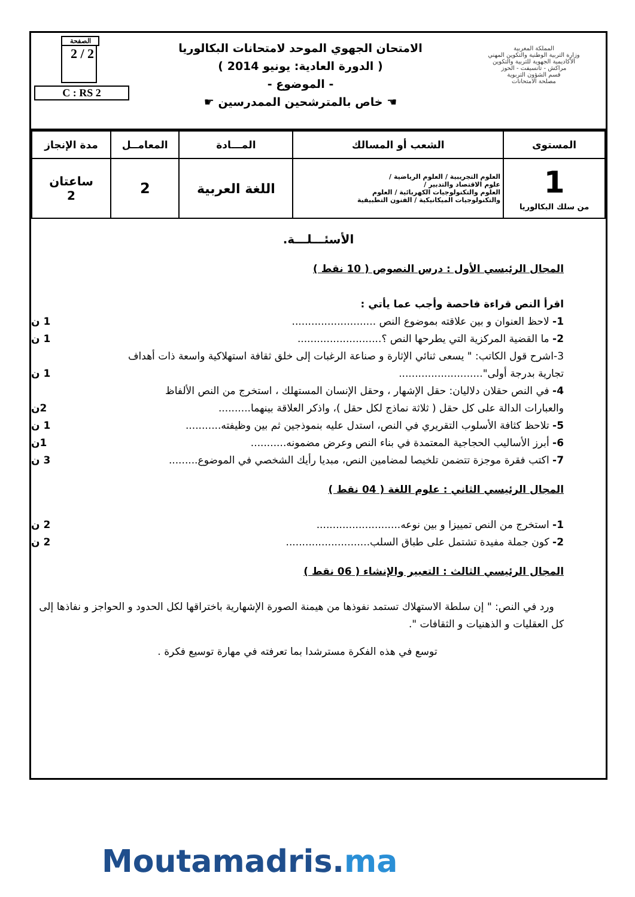المملكة المغربية
وزارة التربية الوطنية والتكوين المهني
الأكاديمية الجهوية للتربية والتكوين
مراكش - تانسيفت - الحوز
قسم الشؤون التربوية
مصلحة الامتحانات
الامتحان الجهوي الموحد لامتحانات البكالوريا
( الدورة العادية: يونيو 2014 )
- الموضوع -
☚ خاص بالمترشحين الممدرسين ☛
الصفحة
2 / 2
C : RS 2
| المستوى | الشعب أو المسالك | المـــادة | المعامــل | مدة الإنجاز |
| --- | --- | --- | --- | --- |
| 1 من سلك البكالوريا | العلوم التجريبية / العلوم الرياضية / علوم الاقتصاد والتدبير / العلوم والتكنولوجيات الكهربائية / العلوم والتكنولوجيات الميكانيكية / الفنون التطبيقية | اللغة العربية | 2 | ساعتان 2 |
الأسئـــلـــة.
المجال الرئيسي الأول : درس النصوص ( 10 نقط )
اقرأ النص قراءة فاحصة وأجب عما يأتي :
1- لاحظ العنوان و بين علاقته بموضوع النص .......................... 1 ن
2- ما القضية المركزية التي يطرحها النص ؟.......................... 1 ن
3-اشرح قول الكاتب: " يسعى ثنائي الإثارة و صناعة الرغبات إلى خلق ثقافة استهلاكية واسعة ذات أهداف
تجارية بدرجة أولى".......................... 1 ن
4- في النص حقلان دلاليان: حقل الإشهار ، وحقل الإنسان المستهلك ، استخرج من النص الألفاظ
والعبارات الدالة على كل حقل ( ثلاثة نماذج لكل حقل )، واذكر العلاقة بينهما.......... 2ن
5- تلاحظ كثافة الأسلوب التقريري في النص، استدل عليه بنموذجين ثم بين وظيفته........... 1 ن
6- أبرز الأساليب الحجاجية المعتمدة في بناء النص وعرض مضمونه........... 1ن
7- اكتب فقرة موجزة تتضمن تلخيصا لمضامين النص، مبديا رأيك الشخصي في الموضوع......... 3 ن
المجال الرئيسي الثاني : علوم اللغة ( 04 نقط )
1- استخرج من النص تمييزا و بين نوعه.......................... 2 ن
2- كون جملة مفيدة تشتمل على طباق السلب.......................... 2 ن
المجال الرئيسي الثالث : التعبير والإنشاء ( 06 نقط )
ورد في النص: " إن سلطة الاستهلاك تستمد نفوذها من هيمنة الصورة الإشهارية باختراقها لكل الحدود و الحواجز و نفاذها إلى كل العقليات و الذهنيات و الثقافات ".
توسع في هذه الفكرة مسترشدا بما تعرفته في مهارة توسيع فكرة .
Moutamadris.ma